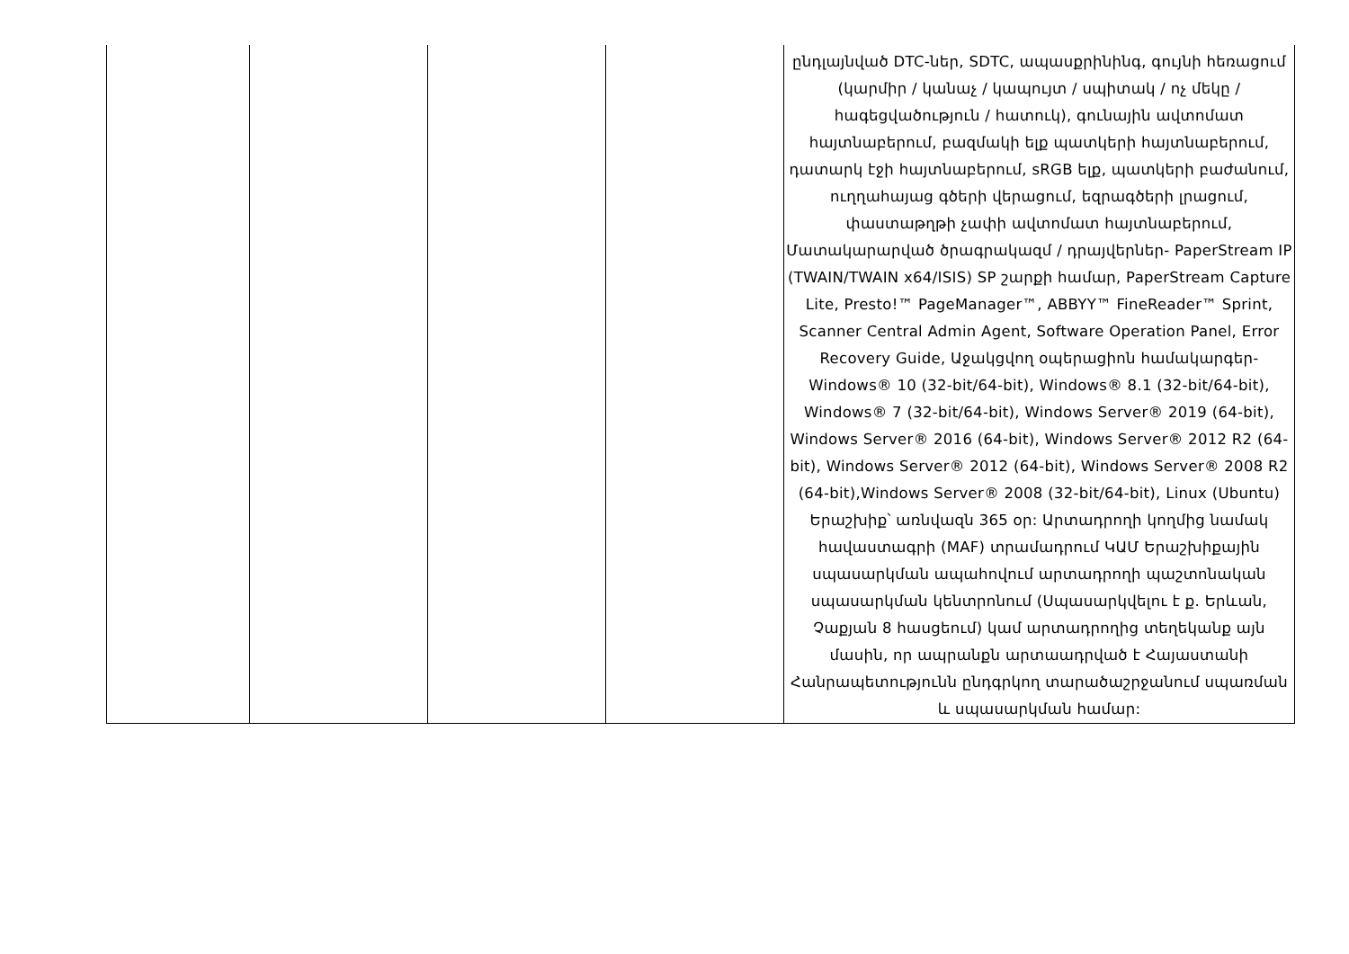| | | | | ընդլայնված DTC-ներ, SDTC, ապասքրինինգ, գույնի հեռացում (կարմիր / կանաչ / կապույտ / սպիտակ / ոչ մեկը / հագեցվածություն / հատուկ), գունային ավտոմատ հայտնաբերում, բազմակի ելք պատկերի հայտնաբերում, դատարկ էջի հայտնաբերում, sRGB ելք, պատկերի բաժանում, ուղղահայաց գծերի վերացում, եզրագծերի լրացում, փաստաթղթի չափի ավտոմատ հայտնաբերում, Մատակարարված ծրագրակազմ / դրայվերներ- PaperStream IP (TWAIN/TWAIN x64/ISIS) SP շարքի համար, PaperStream Capture Lite, Presto!™ PageManager™, ABBYY™ FineReader™ Sprint, Scanner Central Admin Agent, Software Operation Panel, Error Recovery Guide, Աջակցվող օպերացիոն համակարգեր- Windows® 10 (32-bit/64-bit), Windows® 8.1 (32-bit/64-bit), Windows® 7 (32-bit/64-bit), Windows Server® 2019 (64-bit), Windows Server® 2016 (64-bit), Windows Server® 2012 R2 (64-bit), Windows Server® 2012 (64-bit), Windows Server® 2008 R2 (64-bit),Windows Server® 2008 (32-bit/64-bit), Linux (Ubuntu) Երաշխիք՝ առնվազն 365 օր: Արտադրողի կողմից նամակ հավաստագրի (MAF) տրամադրում ԿԱՄ Երաշխիքային սպասարկման ապահովում արտադրողի պաշտոնական սպասարկման կենտրոնում (Սպասարկվելու է ք. Երևան, Չաքյան 8 հասցեում) կամ արտադրողից տեղեկանք այն մասին, որ ապրանքն արտաադրված է Հայաստանի Հանրապետությունն ընդգրկող տարածաշրջանում սպառման և սպասարկման համար: |